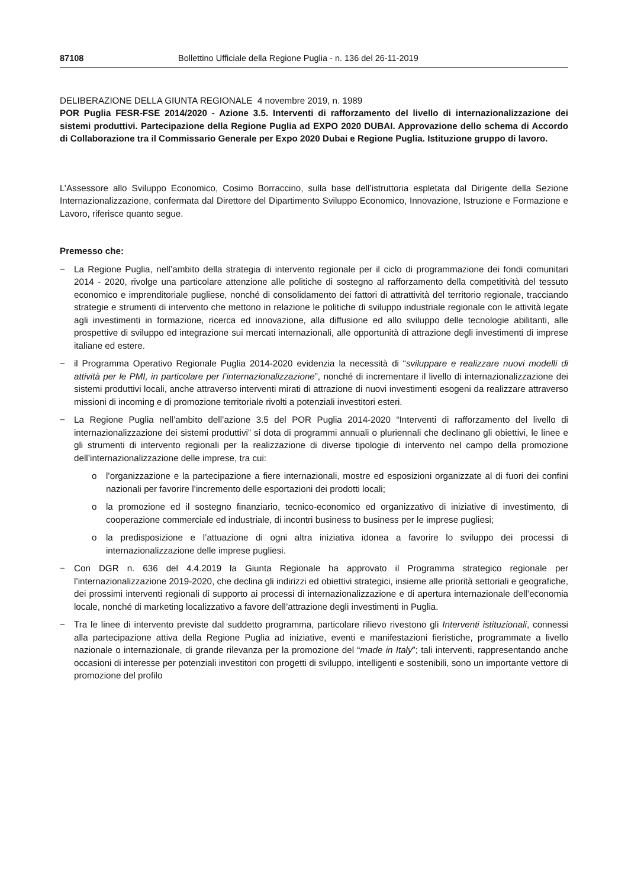87108 Bollettino Ufficiale della Regione Puglia - n. 136 del 26-11-2019
DELIBERAZIONE DELLA GIUNTA REGIONALE 4 novembre 2019, n. 1989
POR Puglia FESR-FSE 2014/2020 - Azione 3.5. Interventi di rafforzamento del livello di internazionalizzazione dei sistemi produttivi. Partecipazione della Regione Puglia ad EXPO 2020 DUBAI. Approvazione dello schema di Accordo di Collaborazione tra il Commissario Generale per Expo 2020 Dubai e Regione Puglia. Istituzione gruppo di lavoro.
L’Assessore allo Sviluppo Economico, Cosimo Borraccino, sulla base dell’istruttoria espletata dal Dirigente della Sezione Internazionalizzazione, confermata dal Direttore del Dipartimento Sviluppo Economico, Innovazione, Istruzione e Formazione e Lavoro, riferisce quanto segue.
Premesso che:
− La Regione Puglia, nell’ambito della strategia di intervento regionale per il ciclo di programmazione dei fondi comunitari 2014 - 2020, rivolge una particolare attenzione alle politiche di sostegno al rafforzamento della competitività del tessuto economico e imprenditoriale pugliese, nonché di consolidamento dei fattori di attrattività del territorio regionale, tracciando strategie e strumenti di intervento che mettono in relazione le politiche di sviluppo industriale regionale con le attività legate agli investimenti in formazione, ricerca ed innovazione, alla diffusione ed allo sviluppo delle tecnologie abilitanti, alle prospettive di sviluppo ed integrazione sui mercati internazionali, alle opportunità di attrazione degli investimenti di imprese italiane ed estere.
− il Programma Operativo Regionale Puglia 2014-2020 evidenzia la necessità di “sviluppare e realizzare nuovi modelli di attività per le PMI, in particolare per l’internazionalizzazione”, nonché di incrementare il livello di internazionalizzazione dei sistemi produttivi locali, anche attraverso interventi mirati di attrazione di nuovi investimenti esogeni da realizzare attraverso missioni di incoming e di promozione territoriale rivolti a potenziali investitori esteri.
− La Regione Puglia nell’ambito dell’azione 3.5 del POR Puglia 2014-2020 “Interventi di rafforzamento del livello di internazionalizzazione dei sistemi produttivi” si dota di programmi annuali o pluriennali che declinano gli obiettivi, le linee e gli strumenti di intervento regionali per la realizzazione di diverse tipologie di intervento nel campo della promozione dell’internazionalizzazione delle imprese, tra cui:
o l’organizzazione e la partecipazione a fiere internazionali, mostre ed esposizioni organizzate al di fuori dei confini nazionali per favorire l’incremento delle esportazioni dei prodotti locali;
o la promozione ed il sostegno finanziario, tecnico-economico ed organizzativo di iniziative di investimento, di cooperazione commerciale ed industriale, di incontri business to business per le imprese pugliesi;
o la predisposizione e l’attuazione di ogni altra iniziativa idonea a favorire lo sviluppo dei processi di internazionalizzazione delle imprese pugliesi.
− Con DGR n. 636 del 4.4.2019 la Giunta Regionale ha approvato il Programma strategico regionale per l’internazionalizzazione 2019-2020, che declina gli indirizzi ed obiettivi strategici, insieme alle priorità settoriali e geografiche, dei prossimi interventi regionali di supporto ai processi di internazionalizzazione e di apertura internazionale dell’economia locale, nonché di marketing localizzativo a favore dell’attrazione degli investimenti in Puglia.
− Tra le linee di intervento previste dal suddetto programma, particolare rilievo rivestono gli Interventi istituzionali, connessi alla partecipazione attiva della Regione Puglia ad iniziative, eventi e manifestazioni fieristiche, programmate a livello nazionale o internazionale, di grande rilevanza per la promozione del “made in Italy”; tali interventi, rappresentando anche occasioni di interesse per potenziali investitori con progetti di sviluppo, intelligenti e sostenibili, sono un importante vettore di promozione del profilo